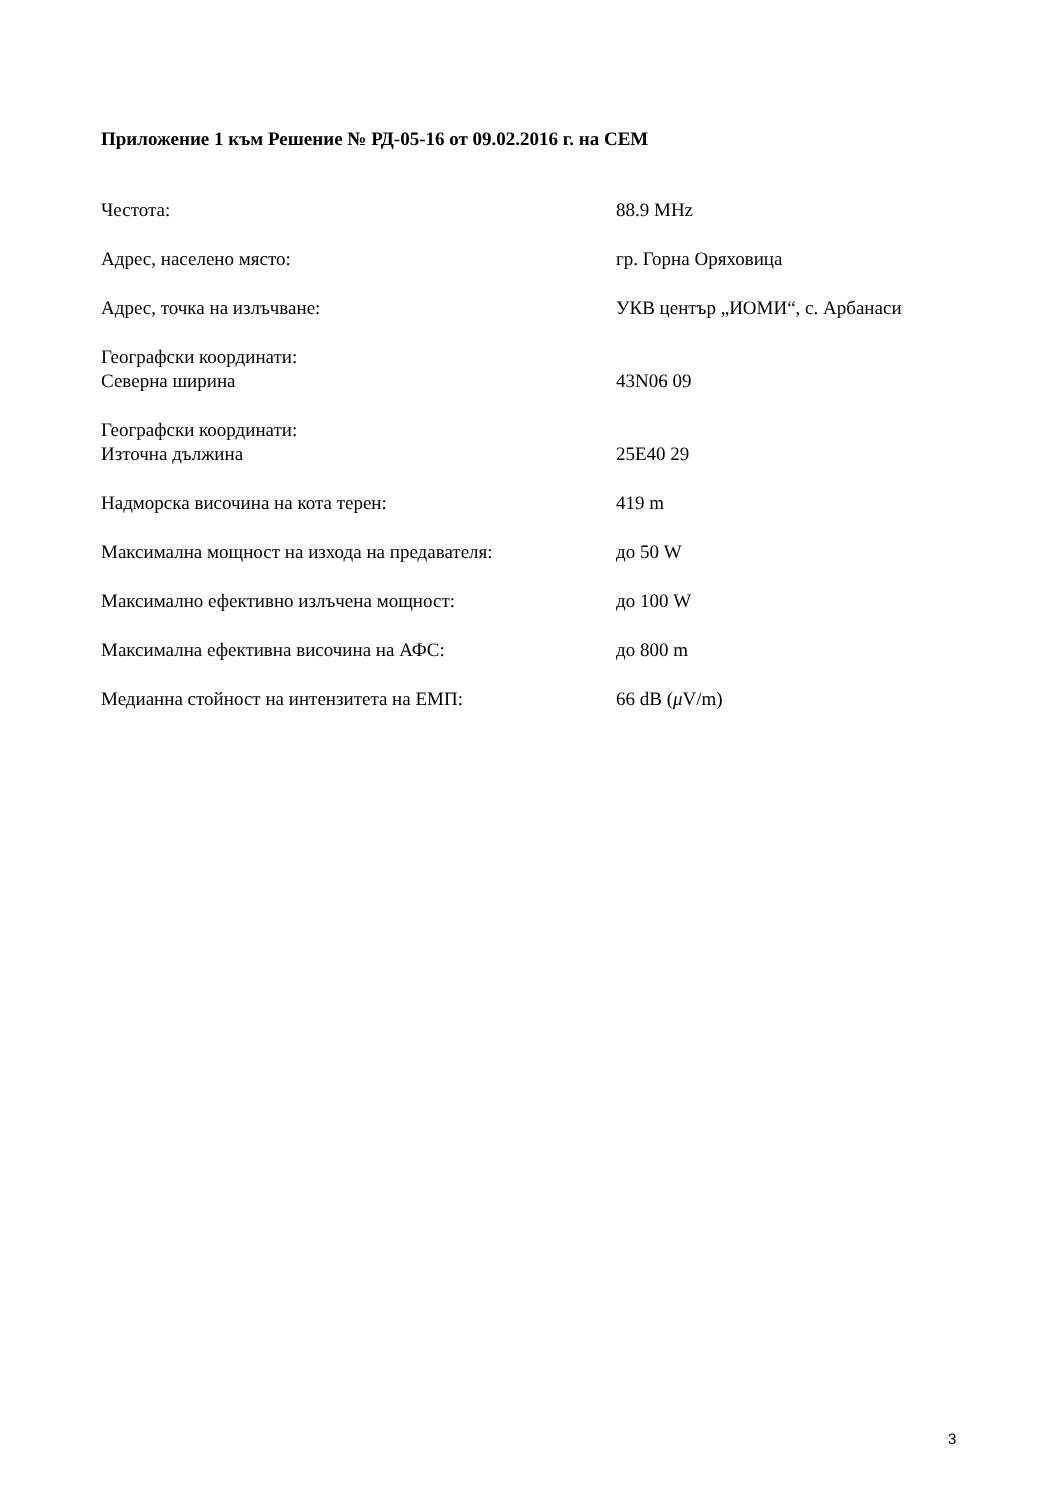Приложение 1 към Решение № РД-05-16 от 09.02.2016 г. на СЕМ
| Честота: | 88.9 MHz |
| Адрес, населено място: | гр. Горна Оряховица |
| Адрес, точка на излъчване: | УКВ център „ИОМИ“, с. Арбанаси |
| Географски координати: Северна ширина | 43N06 09 |
| Географски координати: Източна дължина | 25E40 29 |
| Надморска височина на кота терен: | 419 m |
| Максимална мощност на изхода на предавателя: | до 50 W |
| Максимално ефективно излъчена мощност: | до 100 W |
| Максимална ефективна височина на АФС: | до 800 m |
| Медианна стойност на интензитета на ЕМП: | 66 dB ( μ V/m) |
3